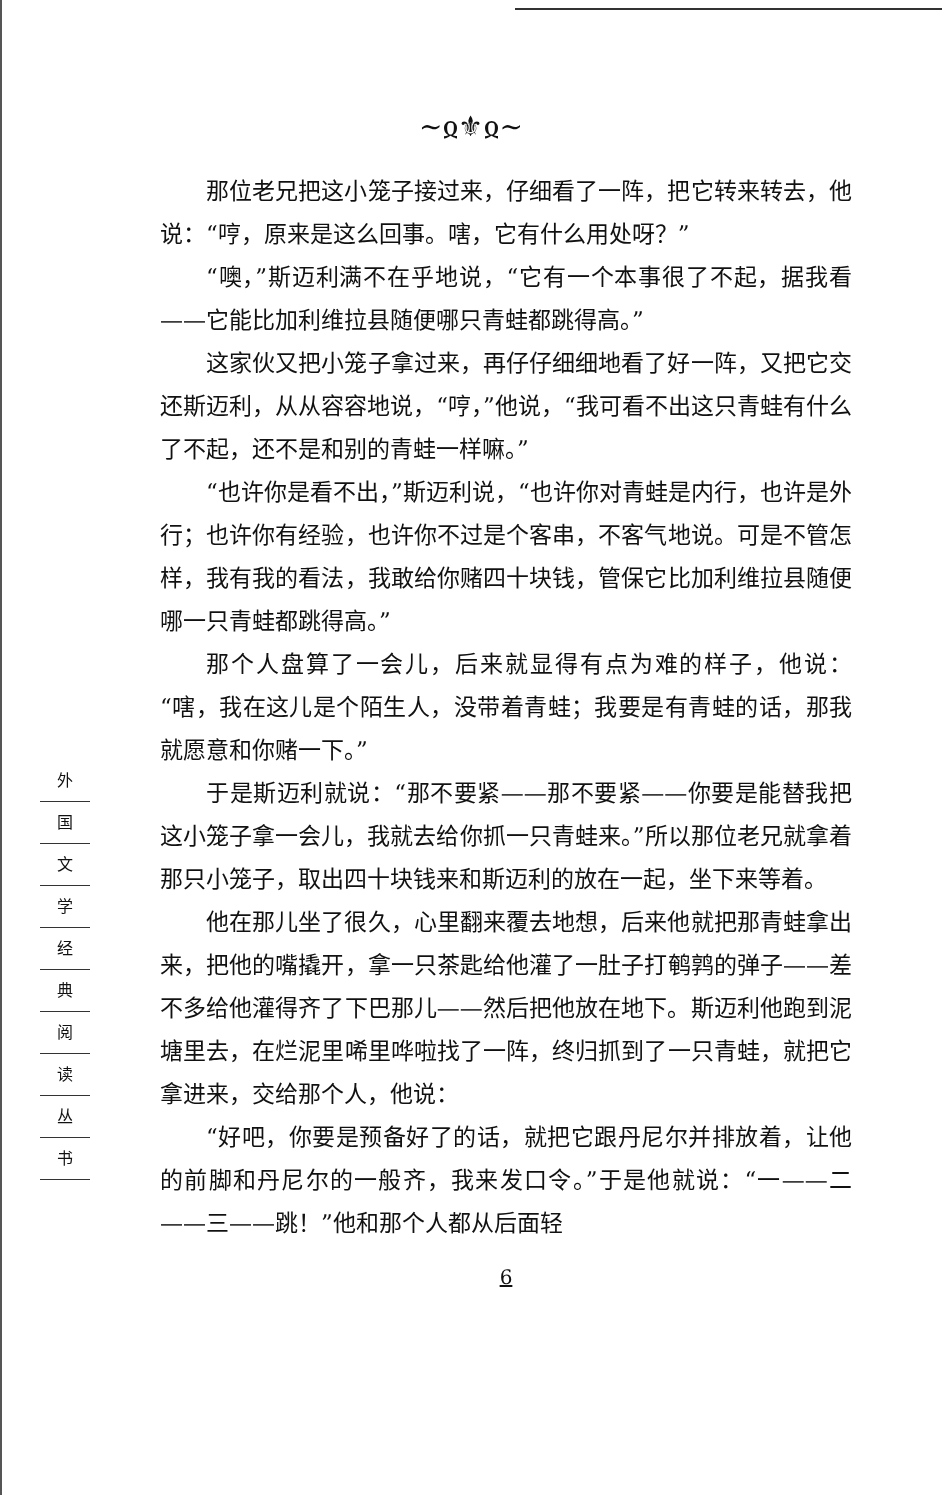~ჲ⚜ჲ~
外
国
文
学
经
典
阅
读
丛
书
那位老兄把这小笼子接过来，仔细看了一阵，把它转来转去，他说：“哼，原来是这么回事。嗐，它有什么用处呀？”
“噢，”斯迈利满不在乎地说，“它有一个本事很了不起，据我看——它能比加利维拉县随便哪只青蛙都跳得高。”
这家伙又把小笼子拿过来，再仔仔细细地看了好一阵，又把它交还斯迈利，从从容容地说，“哼，”他说，“我可看不出这只青蛙有什么了不起，还不是和别的青蛙一样嘛。”
“也许你是看不出，”斯迈利说，“也许你对青蛙是内行，也许是外行；也许你有经验，也许你不过是个客串，不客气地说。可是不管怎样，我有我的看法，我敢给你赌四十块钱，管保它比加利维拉县随便哪一只青蛙都跳得高。”
那个人盘算了一会儿，后来就显得有点为难的样子，他说：“嗐，我在这儿是个陌生人，没带着青蛙；我要是有青蛙的话，那我就愿意和你赌一下。”
于是斯迈利就说：“那不要紧——那不要紧——你要是能替我把这小笼子拿一会儿，我就去给你抓一只青蛙来。”所以那位老兄就拿着那只小笼子，取出四十块钱来和斯迈利的放在一起，坐下来等着。
他在那儿坐了很久，心里翻来覆去地想，后来他就把那青蛙拿出来，把他的嘴撬开，拿一只茶匙给他灌了一肚子打鹌鹑的弹子——差不多给他灌得齐了下巴那儿——然后把他放在地下。斯迈利他跑到泥塘里去，在烂泥里唏里哗啦找了一阵，终归抓到了一只青蛙，就把它拿进来，交给那个人，他说：
“好吧，你要是预备好了的话，就把它跟丹尼尔并排放着，让他的前脚和丹尼尔的一般齐，我来发口令。”于是他就说：“一——二——三——跳！”他和那个人都从后面轻
6